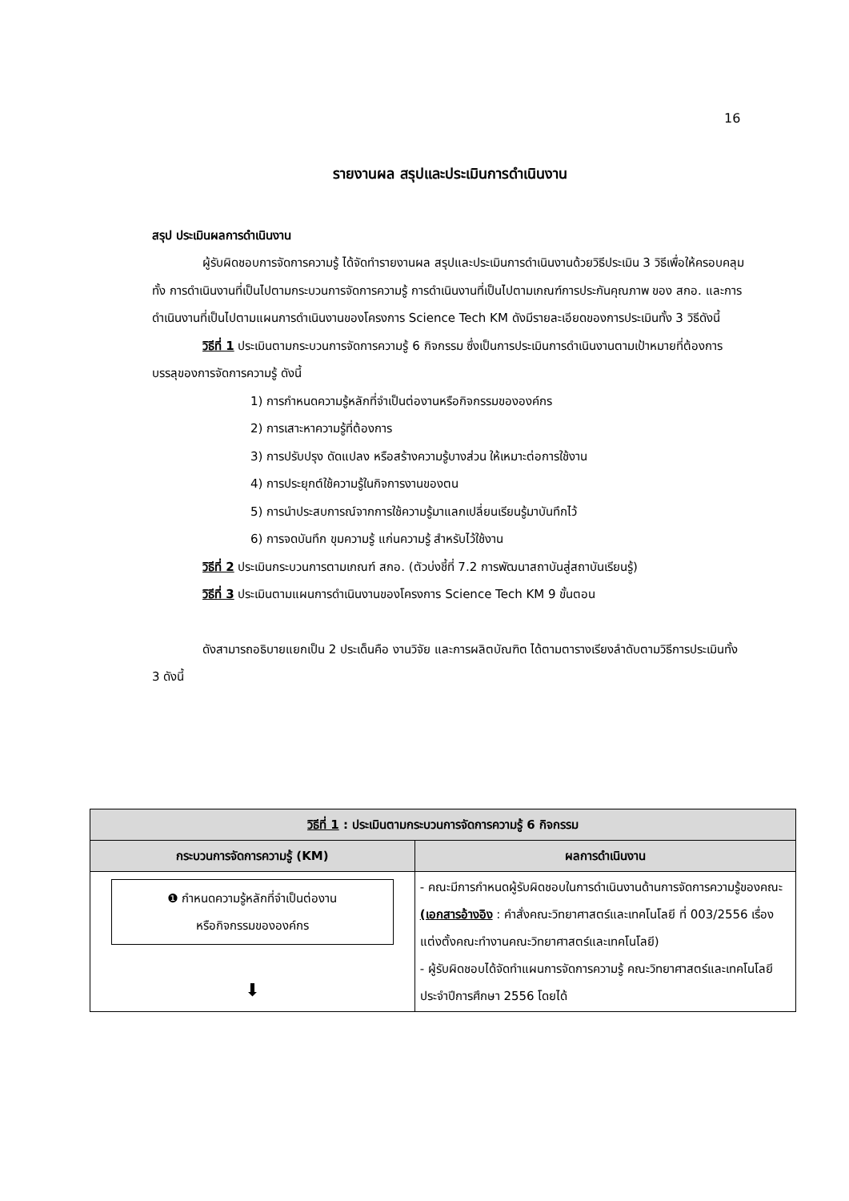16
รายงานผล สรุปและประเมินการดำเนินงาน
สรุป ประเมินผลการดำเนินงาน
ผู้รับผิดชอบการจัดการความรู้ ได้จัดทำรายงานผล สรุปและประเมินการดำเนินงานด้วยวิธีประเมิน 3 วิธีเพื่อให้ครอบคลุมทั้ง การดำเนินงานที่เป็นไปตามกระบวนการจัดการความรู้ การดำเนินงานที่เป็นไปตามเกณฑ์การประกันคุณภาพ ของ สกอ. และการดำเนินงานที่เป็นไปตามแผนการดำเนินงานของโครงการ Science Tech KM ดังมีรายละเอียดของการประเมินทั้ง 3 วิธีดังนี้
วิธีที่ 1 ประเมินตามกระบวนการจัดการความรู้ 6 กิจกรรม ซึ่งเป็นการประเมินการดำเนินงานตามเป้าหมายที่ต้องการบรรลุของการจัดการความรู้ ดังนี้
1) การกำหนดความรู้หลักที่จำเป็นต่องานหรือกิจกรรมขององค์กร
2) การเสาะหาความรู้ที่ต้องการ
3) การปรับปรุง ดัดแปลง หรือสร้างความรู้บางส่วน ให้เหมาะต่อการใช้งาน
4) การประยุกต์ใช้ความรู้ในกิจการงานของตน
5) การนำประสบการณ์จากการใช้ความรู้มาแลกเปลี่ยนเรียนรู้มาบันทึกไว้
6) การจดบันทึก ขุมความรู้ แก่นความรู้ สำหรับไว้ใช้งาน
วิธีที่ 2 ประเมินกระบวนการตามเกณฑ์ สกอ. (ตัวบ่งชี้ที่ 7.2 การพัฒนาสถาบันสู่สถาบันเรียนรู้)
วิธีที่ 3 ประเมินตามแผนการดำเนินงานของโครงการ Science Tech KM 9 ขั้นตอน
ดังสามารถอธิบายแยกเป็น 2 ประเด็นคือ งานวิจัย และการผลิตบัณฑิต ได้ตามตารางเรียงลำดับตามวิธีการประเมินทั้ง 3 ดังนี้
| วิธีที่ 1 : ประเมินตามกระบวนการจัดการความรู้ 6 กิจกรรม | |
| --- | --- |
| กระบวนการจัดการความรู้ (KM) | ผลการดำเนินงาน |
| ❶ กำหนดความรู้หลักที่จำเป็นต่องาน หรือกิจกรรมขององค์กร ⬇ | - คณะมีการกำหนดผู้รับผิดชอบในการดำเนินงานด้านการจัดการความรู้ของคณะ (เอกสารอ้างอิง : คำสั่งคณะวิทยาศาสตร์และเทคโนโลยี ที่ 003/2556 เรื่องแต่งตั้งคณะทำงานคณะวิทยาศาสตร์และเทคโนโลยี) - ผู้รับผิดชอบได้จัดทำแผนการจัดการความรู้ คณะวิทยาศาสตร์และเทคโนโลยี ประจำปีการศึกษา 2556 โดยได้ |